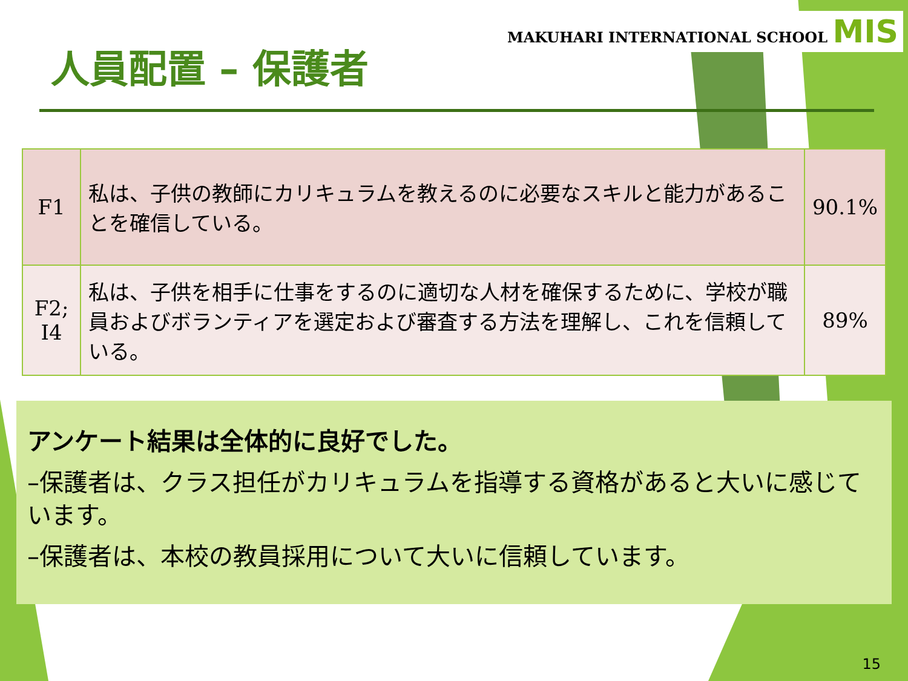MAKUHARI INTERNATIONAL SCHOOL MIS
人員配置 – 保護者
| F1 | 私は、子供の教師にカリキュラムを教えるのに必要なスキルと能力があることを確信している。 | 90.1% |
| F2; I4 | 私は、子供を相手に仕事をするのに適切な人材を確保するために、学校が職員およびボランティアを選定および審査する方法を理解し、これを信頼している。 | 89% |
アンケート結果は全体的に良好でした。
–保護者は、クラス担任がカリキュラムを指導する資格があると大いに感じています。
–保護者は、本校の教員採用について大いに信頼しています。
15